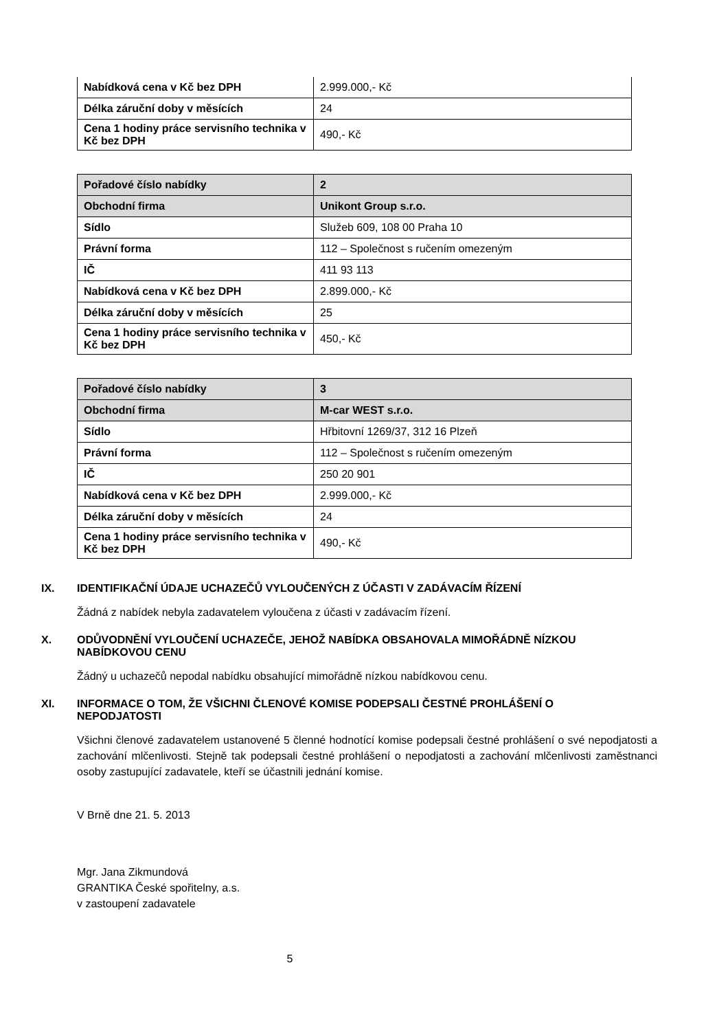| Nabídková cena v Kč bez DPH | 2.999.000,- Kč |
| Délka záruční doby v měsících | 24 |
| Cena 1 hodiny práce servisního technika v Kč bez DPH | 490,- Kč |
| Pořadové číslo nabídky | 2 |
| Obchodní firma | Unikont Group s.r.o. |
| Sídlo | Služeb 609, 108 00 Praha 10 |
| Právní forma | 112 – Společnost s ručením omezeným |
| IČ | 411 93 113 |
| Nabídková cena v Kč bez DPH | 2.899.000,- Kč |
| Délka záruční doby v měsících | 25 |
| Cena 1 hodiny práce servisního technika v Kč bez DPH | 450,- Kč |
| Pořadové číslo nabídky | 3 |
| Obchodní firma | M-car WEST s.r.o. |
| Sídlo | Hřbitovní 1269/37, 312 16 Plzeň |
| Právní forma | 112 – Společnost s ručením omezeným |
| IČ | 250 20 901 |
| Nabídková cena v Kč bez DPH | 2.999.000,- Kč |
| Délka záruční doby v měsících | 24 |
| Cena 1 hodiny práce servisního technika v Kč bez DPH | 490,- Kč |
IX. IDENTIFIKAČNÍ ÚDAJE UCHAZEČŮ VYLOUČENÝCH Z ÚČASTI V ZADÁVACÍM ŘÍZENÍ
Žádná z nabídek nebyla zadavatelem vyloučena z účasti v zadávacím řízení.
X. ODŮVODNĚNÍ VYLOUČENÍ UCHAZEČE, JEHOŽ NABÍDKA OBSAHOVALA MIMOŘÁDNĚ NÍZKOU NABÍDKOVOU CENU
Žádný u uchazečů nepodal nabídku obsahující mimořádně nízkou nabídkovou cenu.
XI. INFORMACE O TOM, ŽE VŠICHNI ČLENOVÉ KOMISE PODEPSALI ČESTNÉ PROHLÁŠENÍ O NEPODJATOSTI
Všichni členové zadavatelem ustanovené 5 členné hodnotící komise podepsali čestné prohlášení o své nepodjatosti a zachování mlčenlivosti. Stejně tak podepsali čestné prohlášení o nepodjatosti a zachování mlčenlivosti zaměstnanci osoby zastupující zadavatele, kteří se účastnili jednání komise.
V Brně dne 21. 5. 2013
Mgr. Jana Zikmundová
GRANTIKA České spořitelny, a.s.
v zastoupení zadavatele
5